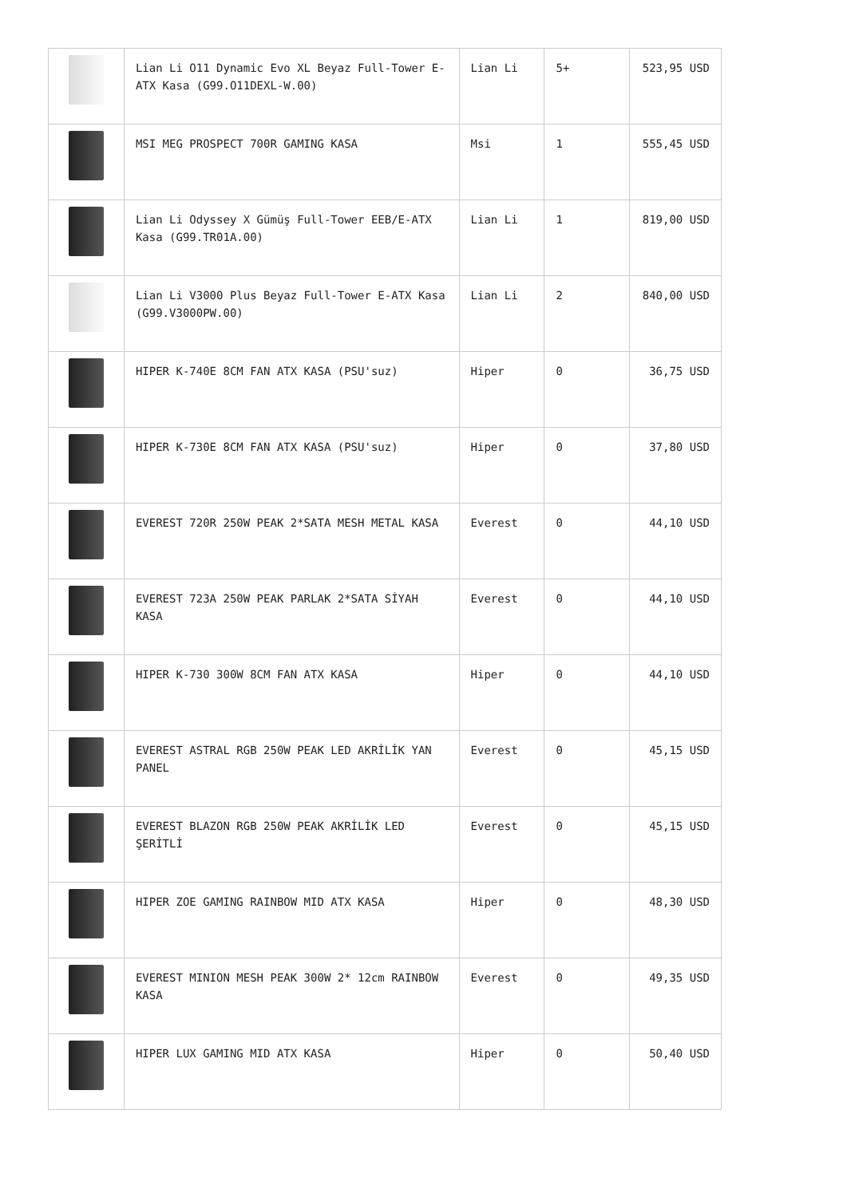| | Lian Li O11 Dynamic Evo XL Beyaz Full-Tower E-ATX Kasa (G99.O11DEXL-W.00) | Lian Li | 5+ | 523,95 USD |
| | MSI MEG PROSPECT 700R GAMING KASA | Msi | 1 | 555,45 USD |
| | Lian Li Odyssey X Gümüş Full-Tower EEB/E-ATX Kasa (G99.TR01A.00) | Lian Li | 1 | 819,00 USD |
| | Lian Li V3000 Plus Beyaz Full-Tower E-ATX Kasa (G99.V3000PW.00) | Lian Li | 2 | 840,00 USD |
| | HIPER K-740E 8CM FAN ATX KASA (PSU'suz) | Hiper | 0 | 36,75 USD |
| | HIPER K-730E 8CM FAN ATX KASA (PSU'suz) | Hiper | 0 | 37,80 USD |
| | EVEREST 720R 250W PEAK 2*SATA MESH METAL KASA | Everest | 0 | 44,10 USD |
| | EVEREST 723A 250W PEAK PARLAK 2*SATA SİYAH KASA | Everest | 0 | 44,10 USD |
| | HIPER K-730 300W 8CM FAN ATX KASA | Hiper | 0 | 44,10 USD |
| | EVEREST ASTRAL RGB 250W PEAK LED AKRİLİK YAN PANEL | Everest | 0 | 45,15 USD |
| | EVEREST BLAZON RGB 250W PEAK AKRİLİK LED ŞERİTLİ | Everest | 0 | 45,15 USD |
| | HIPER ZOE GAMING RAINBOW MID ATX KASA | Hiper | 0 | 48,30 USD |
| | EVEREST MINION MESH PEAK 300W 2* 12cm RAINBOW KASA | Everest | 0 | 49,35 USD |
| | HIPER LUX GAMING MID ATX KASA | Hiper | 0 | 50,40 USD |